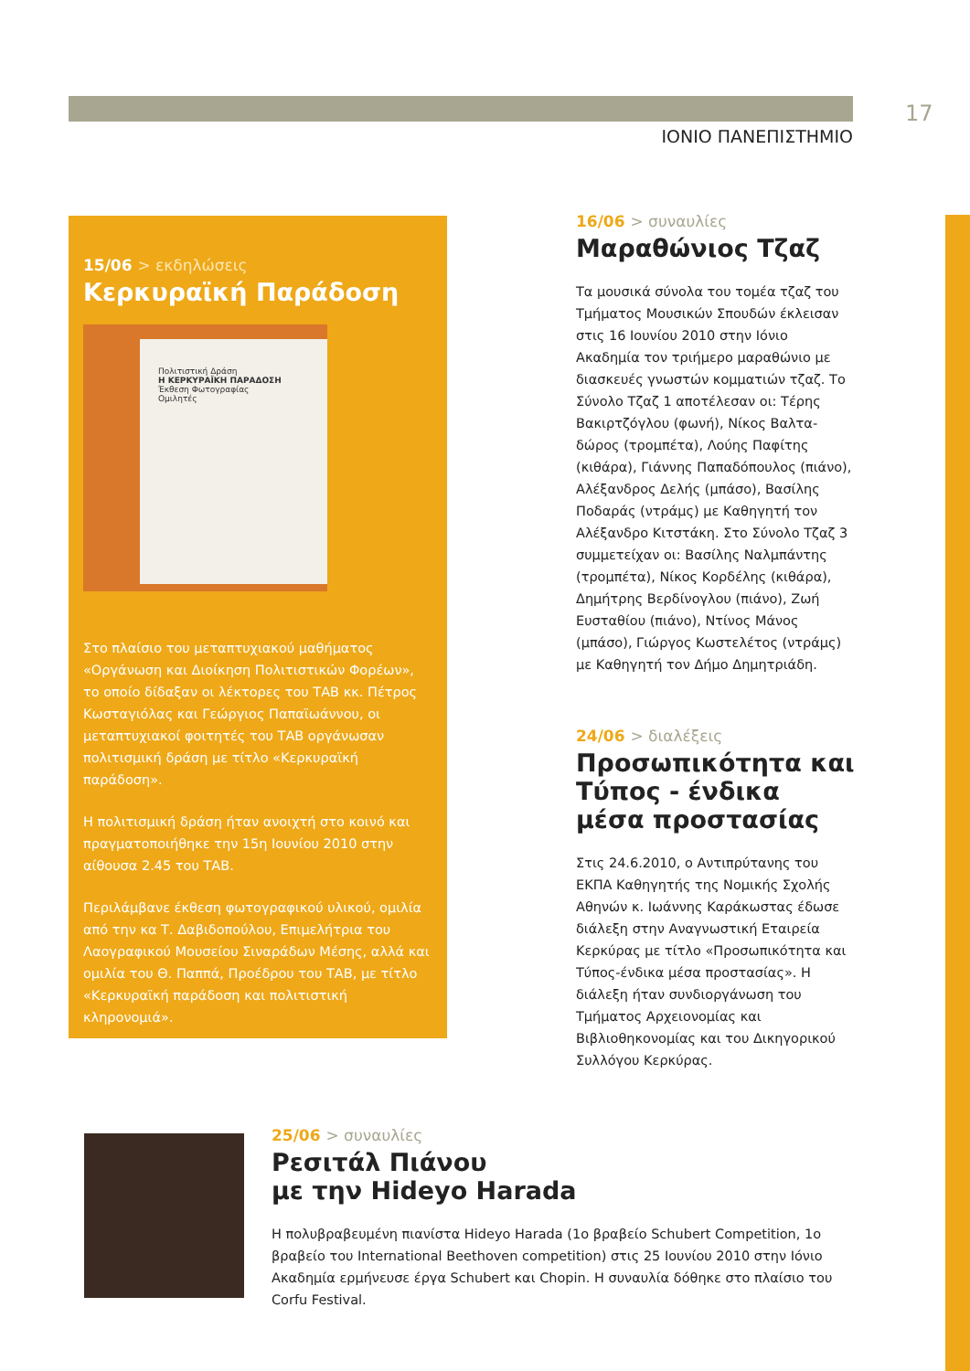ΙΟΝΙΟ ΠΑΝΕΠΙΣΤΗΜΙΟ
17
15/06 > εκδηλώσεις
Κερκυραϊκή Παράδοση
Πολιτιστική Δράση
Η ΚΕΡΚΥΡΑΪΚΗ ΠΑΡΑΔΟΣΗ
Έκθεση Φωτογραφίας
Ομιλητές
Στο πλαίσιο του μεταπτυχιακού μαθήματος «Οργάνωση και Διοίκηση Πολιτιστικών Φορέων», το οποίο δίδαξαν οι λέκτορες του ΤΑΒ κκ. Πέτρος Κωσταγιόλας και Γεώργιος Παπαϊωάννου, οι μεταπτυχιακοί φοιτητές του ΤΑΒ οργάνωσαν πολιτισμική δράση με τίτλο «Κερκυραϊκή παράδοση».
Η πολιτισμική δράση ήταν ανοιχτή στο κοινό και πραγματοποιήθηκε την 15η Ιουνίου 2010 στην αίθουσα 2.45 του ΤΑΒ.
Περιλάμβανε έκθεση φωτογραφικού υλικού, ομιλία από την κα Τ. Δαβιδοπούλου, Επιμελήτρια του Λαογραφικού Μουσείου Σιναράδων Μέσης, αλλά και ομιλία του Θ. Παππά, Προέδρου του ΤΑΒ, με τίτλο «Κερκυραϊκή παράδοση και πολιτιστική κληρονομιά».
16/06 > συναυλίες
Μαραθώνιος Τζαζ
Τα μουσικά σύνολα του τομέα τζαζ του Τμήματος Μουσικών Σπουδών έκλεισαν στις 16 Ιουνίου 2010 στην Ιόνιο Ακαδημία τον τριήμερο μαραθώνιο με διασκευές γνωστών κομματιών τζαζ. Το Σύνολο Τζαζ 1 αποτέλεσαν οι: Τέρης Βακιρτζόγλου (φωνή), Νίκος Βαλτα-δώρος (τρομπέτα), Λούης Παφίτης (κιθάρα), Γιάννης Παπαδόπουλος (πιάνο), Αλέξανδρος Δελής (μπάσο), Βασίλης Ποδαράς (ντράμς) με Καθηγητή τον Αλέξανδρο Κιτστάκη. Στο Σύνολο Τζαζ 3 συμμετείχαν οι: Βασίλης Ναλμπάντης (τρομπέτα), Νίκος Κορδέλης (κιθάρα), Δημήτρης Βερδίνογλου (πιάνο), Ζωή Ευσταθίου (πιάνο), Ντίνος Μάνος (μπάσο), Γιώργος Κωστελέτος (ντράμς) με Καθηγητή τον Δήμο Δημητριάδη.
24/06 > διαλέξεις
Προσωπικότητα και Τύπος - ένδικα μέσα προστασίας
Στις 24.6.2010, ο Αντιπρύτανης του ΕΚΠΑ Καθηγητής της Νομικής Σχολής Αθηνών κ. Ιωάννης Καράκωστας έδωσε διάλεξη στην Αναγνωστική Εταιρεία Κερκύρας με τίτλο «Προσωπικότητα και Τύπος-ένδικα μέσα προστασίας». Η διάλεξη ήταν συνδιοργάνωση του Τμήματος Αρχειονομίας και Βιβλιοθηκονομίας και του Δικηγορικού Συλλόγου Κερκύρας.
25/06 > συναυλίες
Ρεσιτάλ Πιάνου
με την Hideyo Harada
Η πολυβραβευμένη πιανίστα Hideyo Harada (1ο βραβείο Schubert Competition, 1ο βραβείο του International Beethoven competition) στις 25 Ιουνίου 2010 στην Ιόνιο Ακαδημία ερμήνευσε έργα Schubert και Chopin. Η συναυλία δόθηκε στο πλαίσιο του Corfu Festival.